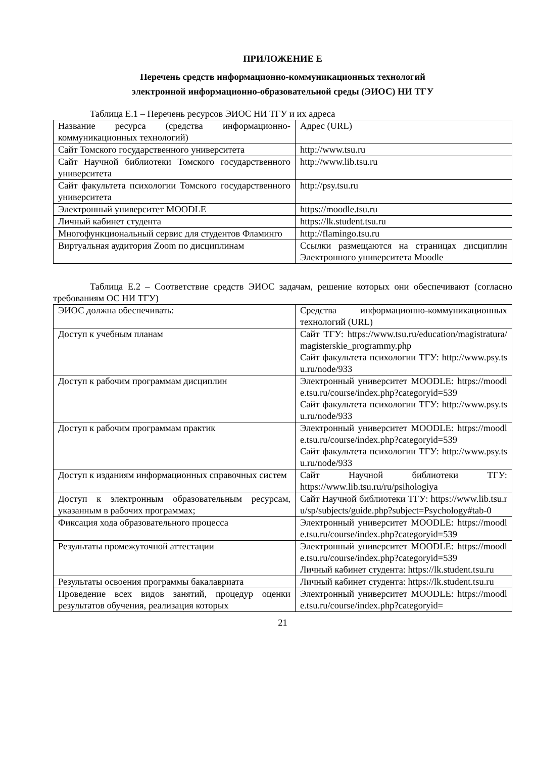ПРИЛОЖЕНИЕ Е
Перечень средств информационно-коммуникационных технологий
электронной информационно-образовательной среды (ЭИОС) НИ ТГУ
Таблица Е.1 – Перечень ресурсов ЭИОС НИ ТГУ и их адреса
| Название ресурса (средства информационно-коммуникационных технологий) | Адрес (URL) |
| Сайт Томского государственного университета | http://www.tsu.ru |
| Сайт Научной библиотеки Томского государственного университета | http://www.lib.tsu.ru |
| Сайт факультета психологии Томского государственного университета | http://psy.tsu.ru |
| Электронный университет MOODLE | https://moodle.tsu.ru |
| Личный кабинет студента | https://lk.student.tsu.ru |
| Многофункциональный сервис для студентов Фламинго | http://flamingo.tsu.ru |
| Виртуальная аудитория Zoom по дисциплинам | Ссылки размещаются на страницах дисциплин Электронного университета Moodle |
Таблица Е.2 – Соответствие средств ЭИОС задачам, решение которых они обеспечивают (согласно требованиям ОС НИ ТГУ)
| ЭИОС должна обеспечивать: | Средства информационно-коммуникационных технологий (URL) |
| Доступ к учебным планам | Сайт ТГУ: https://www.tsu.ru/education/magistratura/magisterskie_programmy.php Сайт факультета психологии ТГУ: http://www.psy.tsu.ru/node/933 |
| Доступ к рабочим программам дисциплин | Электронный университет MOODLE: https://moodle.tsu.ru/course/index.php?categoryid=539 Сайт факультета психологии ТГУ: http://www.psy.tsu.ru/node/933 |
| Доступ к рабочим программам практик | Электронный университет MOODLE: https://moodle.tsu.ru/course/index.php?categoryid=539 Сайт факультета психологии ТГУ: http://www.psy.tsu.ru/node/933 |
| Доступ к изданиям информационных справочных систем | Сайт Научной библиотеки ТГУ: https://www.lib.tsu.ru/ru/psihologiya |
| Доступ к электронным образовательным ресурсам, указанным в рабочих программах; | Сайт Научной библиотеки ТГУ: https://www.lib.tsu.ru/sp/subjects/guide.php?subject=Psychology#tab-0 |
| Фиксация хода образовательного процесса | Электронный университет MOODLE: https://moodle.tsu.ru/course/index.php?categoryid=539 |
| Результаты промежуточной аттестации | Электронный университет MOODLE: https://moodle.tsu.ru/course/index.php?categoryid=539 Личный кабинет студента: https://lk.student.tsu.ru |
| Результаты освоения программы бакалавриата | Личный кабинет студента: https://lk.student.tsu.ru |
| Проведение всех видов занятий, процедур оценки результатов обучения, реализация которых | Электронный университет MOODLE: https://moodle.tsu.ru/course/index.php?categoryid= |
21